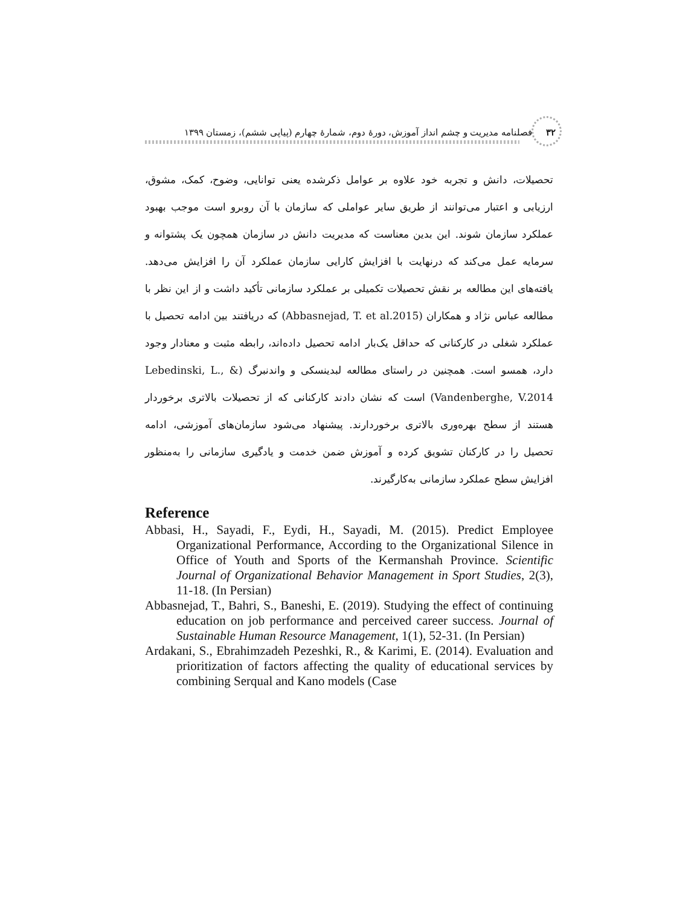۳۲ فصلنامه مدیریت و چشم انداز آموزش، دورۀ دوم، شمارۀ چهارم (پیاپی ششم)، زمستان ۱۳۹۹
تحصیلات، دانش و تجربه خود علاوه بر عوامل ذکرشده یعنی توانایی، وضوح، کمک، مشوق، ارزیابی و اعتبار می‌توانند از طریق سایر عواملی که سازمان با آن روبرو است موجب بهبود عملکرد سازمان شوند. این بدین معناست که مدیریت دانش در سازمان همچون یک پشتوانه و سرمایه عمل می‌کند که درنهایت با افزایش کارایی سازمان عملکرد آن را افزایش می‌دهد. یافته‌های این مطالعه بر نقش تحصیلات تکمیلی بر عملکرد سازمانی تأکید داشت و از این نظر با مطالعه عباس نژاد و همکاران (Abbasnejad, T. et al.2015) که دریافتند بین ادامه تحصیل با عملکرد شغلی در کارکنانی که حداقل یک‌بار ادامه تحصیل داده‌اند، رابطه مثبت و معنادار وجود دارد، همسو است. همچنین در راستای مطالعه لبدینسکی و واندنبرگ (Lebedinski, L., & Vandenberghe, V.2014) است که نشان دادند کارکنانی که از تحصیلات بالاتری برخوردار هستند از سطح بهره‌وری بالاتری برخوردارند. پیشنهاد می‌شود سازمان‌های آموزشی، ادامه تحصیل را در کارکنان تشویق کرده و آموزش ضمن خدمت و یادگیری سازمانی را به‌منظور افزایش سطح عملکرد سازمانی به‌کارگیرند.
Reference
Abbasi, H., Sayadi, F., Eydi, H., Sayadi, M. (2015). Predict Employee Organizational Performance, According to the Organizational Silence in Office of Youth and Sports of the Kermanshah Province. Scientific Journal of Organizational Behavior Management in Sport Studies, 2(3), 11-18. (In Persian)
Abbasnejad, T., Bahri, S., Baneshi, E. (2019). Studying the effect of continuing education on job performance and perceived career success. Journal of Sustainable Human Resource Management, 1(1), 52-31. (In Persian)
Ardakani, S., Ebrahimzadeh Pezeshki, R., & Karimi, E. (2014). Evaluation and prioritization of factors affecting the quality of educational services by combining Serqual and Kano models (Case